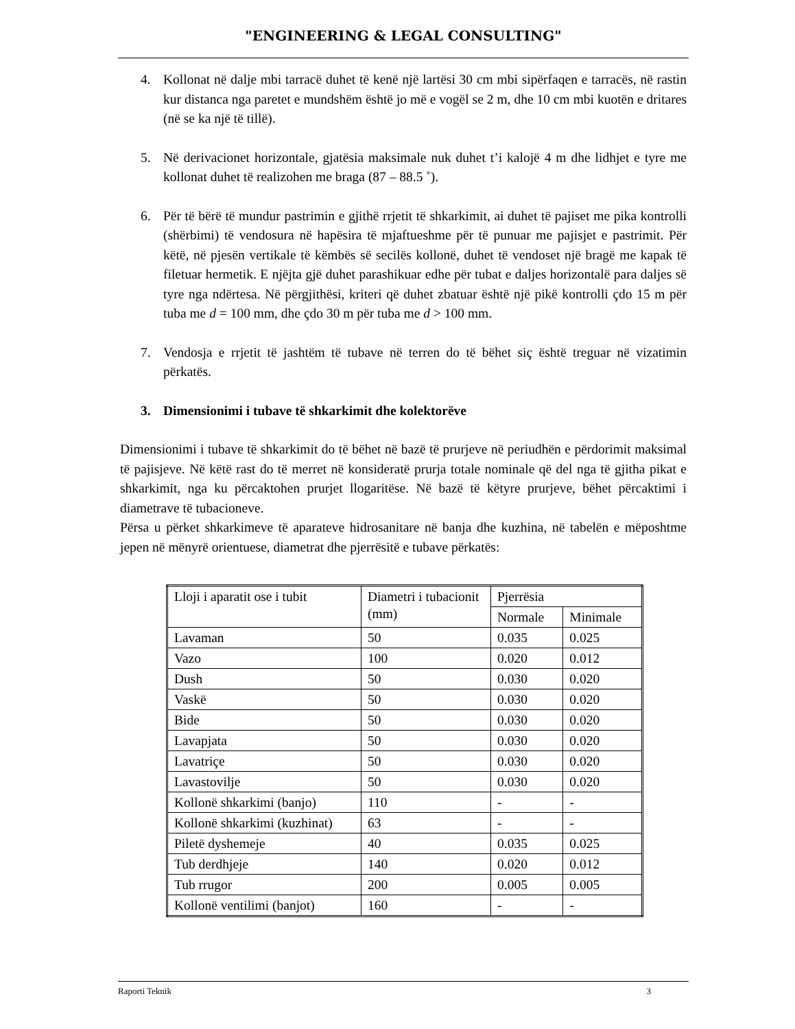"ENGINEERING & LEGAL CONSULTING"
4. Kollonat në dalje mbi tarracë duhet të kenë një lartësi 30 cm mbi sipërfaqen e tarracës, në rastin kur distanca nga paretet e mundshëm është jo më e vogël se 2 m, dhe 10 cm mbi kuotën e dritares (në se ka një të tillë).
5. Në derivacionet horizontale, gjatësia maksimale nuk duhet t’i kalojë 4 m dhe lidhjet e tyre me kollonat duhet të realizohen me braga (87 – 88.5 ˚).
6. Për të bërë të mundur pastrimin e gjithë rrjetit të shkarkimit, ai duhet të pajiset me pika kontrolli (shërbimi) të vendosura në hapësira të mjaftueshme për të punuar me pajisjet e pastrimit. Për këtë, në pjesën vertikale të këmbës së secilës kollonë, duhet të vendoset një bragë me kapak të filetuar hermetik. E njëjta gjë duhet parashikuar edhe për tubat e daljes horizontalë para daljes së tyre nga ndërtesa. Në përgjithësi, kriteri që duhet zbatuar është një pikë kontrolli çdo 15 m për tuba me d = 100 mm, dhe çdo 30 m për tuba me d > 100 mm.
7. Vendosja e rrjetit të jashtëm të tubave në terren do të bëhet siç është treguar në vizatimin përkatës.
3. Dimensionimi i tubave të shkarkimit dhe kolektorëve
Dimensionimi i tubave të shkarkimit do të bëhet në bazë të prurjeve në periudhën e përdorimit maksimal të pajisjeve. Në këtë rast do të merret në konsideratë prurja totale nominale që del nga të gjitha pikat e shkarkimit, nga ku përcaktohen prurjet llogaritëse. Në bazë të këtyre prurjeve, bëhet përcaktimi i diametrave të tubacioneve.
Përsa u përket shkarkimeve të aparateve hidrosanitare në banja dhe kuzhina, në tabelën e mëposhtme jepen në mënyrë orientuese, diametrat dhe pjerrësitë e tubave përkatës:
| Lloji i aparatit ose i tubit | Diametri i tubacionit (mm) | Pjerrësia | |
| | | Normale | Minimale |
| Lavaman | 50 | 0.035 | 0.025 |
| Vazo | 100 | 0.020 | 0.012 |
| Dush | 50 | 0.030 | 0.020 |
| Vaskë | 50 | 0.030 | 0.020 |
| Bide | 50 | 0.030 | 0.020 |
| Lavapjata | 50 | 0.030 | 0.020 |
| Lavatriçe | 50 | 0.030 | 0.020 |
| Lavastovilje | 50 | 0.030 | 0.020 |
| Kollonë shkarkimi (banjo) | 110 | - | - |
| Kollonë shkarkimi (kuzhinat) | 63 | - | - |
| Piletë dyshemeje | 40 | 0.035 | 0.025 |
| Tub derdhjeje | 140 | 0.020 | 0.012 |
| Tub rrugor | 200 | 0.005 | 0.005 |
| Kollonë ventilimi (banjot) | 160 | - | - |
Raporti Teknik 3